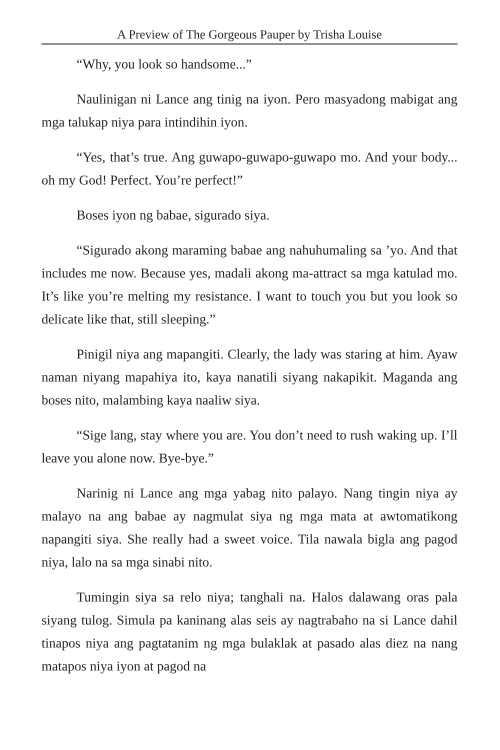A Preview of The Gorgeous Pauper by Trisha Louise
“Why, you look so handsome...”
Naulinigan ni Lance ang tinig na iyon. Pero masyadong mabigat ang mga talukap niya para intindihin iyon.
“Yes, that’s true. Ang guwapo-guwapo-guwapo mo. And your body... oh my God! Perfect. You’re perfect!”
Boses iyon ng babae, sigurado siya.
“Sigurado akong maraming babae ang nahuhumaling sa ’yo. And that includes me now. Because yes, madali akong ma-attract sa mga katulad mo. It’s like you’re melting my resistance. I want to touch you but you look so delicate like that, still sleeping.”
Pinigil niya ang mapangiti. Clearly, the lady was staring at him. Ayaw naman niyang mapahiya ito, kaya nanatili siyang nakapikit. Maganda ang boses nito, malambing kaya naaliw siya.
“Sige lang, stay where you are. You don’t need to rush waking up. I’ll leave you alone now. Bye-bye.”
Narinig ni Lance ang mga yabag nito palayo. Nang tingin niya ay malayo na ang babae ay nagmulat siya ng mga mata at awtomatikong napangiti siya. She really had a sweet voice. Tila nawala bigla ang pagod niya, lalo na sa mga sinabi nito.
Tumingin siya sa relo niya; tanghali na. Halos dalawang oras pala siyang tulog. Simula pa kaninang alas seis ay nagtrabaho na si Lance dahil tinapos niya ang pagtatanim ng mga bulaklak at pasado alas diez na nang matapos niya iyon at pagod na